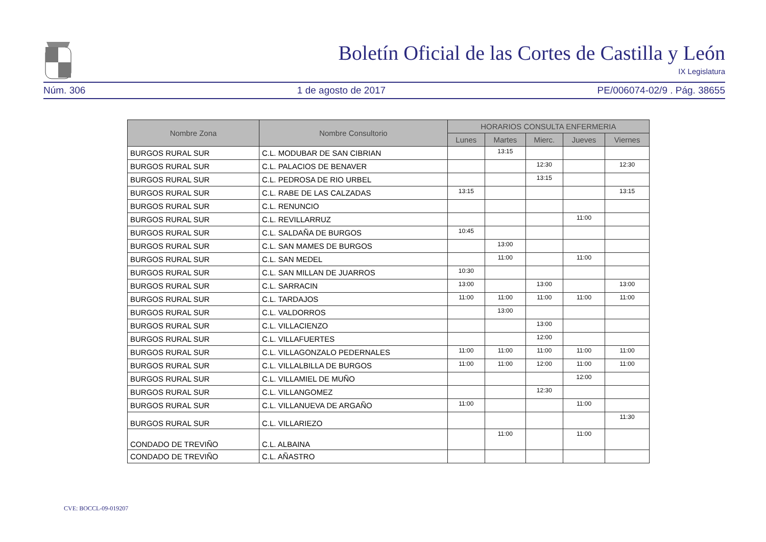Boletín Oficial de las Cortes de Castilla y León
IX Legislatura
Núm. 306 1 de agosto de 2017 PE/006074-02/9 . Pág. 38655
| Nombre Zona | Nombre Consultorio | HORARIOS CONSULTA ENFERMERIA | | | | |
| --- | --- | --- | --- | --- | --- | --- |
| | | Lunes | Martes | Mierc. | Jueves | Viernes |
| BURGOS RURAL SUR | C.L. MODUBAR DE SAN CIBRIAN | | 13:15 | | | |
| BURGOS RURAL SUR | C.L. PALACIOS DE BENAVER | | | 12:30 | | 12:30 |
| BURGOS RURAL SUR | C.L. PEDROSA DE RIO URBEL | | | 13:15 | | |
| BURGOS RURAL SUR | C.L. RABE DE LAS CALZADAS | 13:15 | | | | 13:15 |
| BURGOS RURAL SUR | C.L. RENUNCIO | | | | | |
| BURGOS RURAL SUR | C.L. REVILLARRUZ | | | | 11:00 | |
| BURGOS RURAL SUR | C.L. SALDAÑA DE BURGOS | 10:45 | | | | |
| BURGOS RURAL SUR | C.L. SAN MAMES DE BURGOS | | 13:00 | | | |
| BURGOS RURAL SUR | C.L. SAN MEDEL | | 11:00 | | 11:00 | |
| BURGOS RURAL SUR | C.L. SAN MILLAN DE JUARROS | 10:30 | | | | |
| BURGOS RURAL SUR | C.L. SARRACIN | 13:00 | | 13:00 | | 13:00 |
| BURGOS RURAL SUR | C.L. TARDAJOS | 11:00 | 11:00 | 11:00 | 11:00 | 11:00 |
| BURGOS RURAL SUR | C.L. VALDORROS | | 13:00 | | | |
| BURGOS RURAL SUR | C.L. VILLACIENZO | | | 13:00 | | |
| BURGOS RURAL SUR | C.L. VILLAFUERTES | | | 12:00 | | |
| BURGOS RURAL SUR | C.L. VILLAGONZALO PEDERNALES | 11:00 | 11:00 | 11:00 | 11:00 | 11:00 |
| BURGOS RURAL SUR | C.L. VILLALBILLA DE BURGOS | 11:00 | 11:00 | 12:00 | 11:00 | 11:00 |
| BURGOS RURAL SUR | C.L. VILLAMIEL DE MUÑO | | | | 12:00 | |
| BURGOS RURAL SUR | C.L. VILLANGOMEZ | | | 12:30 | | |
| BURGOS RURAL SUR | C.L. VILLANUEVA DE ARGAÑO | 11:00 | | | 11:00 | |
| BURGOS RURAL SUR | C.L. VILLARIEZO | | | | | 11:30 |
| CONDADO DE TREVIÑO | C.L. ALBAINA | | 11:00 | | 11:00 | |
| CONDADO DE TREVIÑO | C.L. AÑASTRO | | | | | |
CVE: BOCCL-09-019207